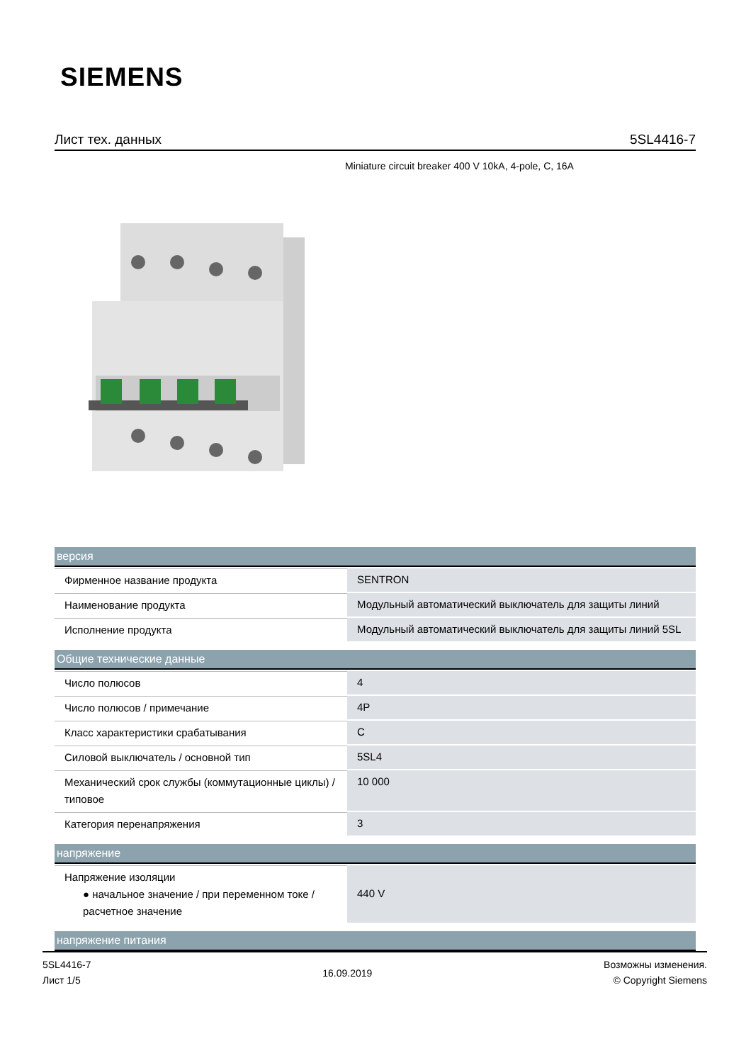SIEMENS
Лист тех. данных 5SL4416-7
Miniature circuit breaker 400 V 10kA, 4-pole, C, 16A
| версия | |
| --- | --- |
| Фирменное название продукта | SENTRON |
| Наименование продукта | Модульный автоматический выключатель для защиты линий |
| Исполнение продукта | Модульный автоматический выключатель для защиты линий 5SL |
| Общие технические данные | |
| Число полюсов | 4 |
| Число полюсов / примечание | 4P |
| Класс характеристики срабатывания | C |
| Силовой выключатель / основной тип | 5SL4 |
| Механический срок службы (коммутационные циклы) / типовое | 10 000 |
| Категория перенапряжения | 3 |
| напряжение | |
| Напряжение изоляции ● начальное значение / при переменном токе / расчетное значение | 440 V |
| напряжение питания | |
5SL4416-7
Лист 1/5
16.09.2019
Возможны изменения.
© Copyright Siemens